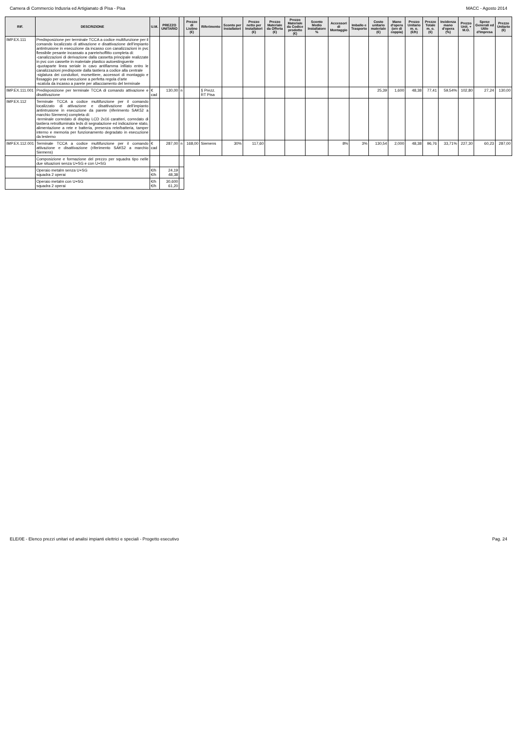Camera di Commercio Indusria ed Artigianato di Pisa - Pisa MACC - Agosto 2014
| RIF. | DESCRIZIONE | U.M. | PREZZO UNITARIO | | Prezzo di Listino (€) | Riferimento | Sconto per Installatori | Prezzo netto per Installatori (€) | Prezzo Materiale da Offerta (€) | Prezzo Materiale da Codice prodotto (€) | Sconto Medio Installatore % | Accessori di Montaggio | Imballo e Trasporto | Costo unitario materiale (€) | Mano d'opera (ore di coppia) | Prezzo Unitario m. o. (€/h) | Prezzo Totale m. o. (€) | Incidenza mano d'opera (%) | Prezzo Unit. + M.O. | Spese Generali ed Utile d'Impresa | Prezzo Unitario (€) |
| --- | --- | --- | --- | --- | --- | --- | --- | --- | --- | --- | --- | --- | --- | --- | --- | --- | --- | --- | --- | --- | --- |
| IMP.EX.111 | Predisposizione per terminale TCCA a codice multifunzione per il comando localizzato di attivazione e disattivazione dell'impianto antintrusione in esecuzione da incasso con canalizzazioni in pvc flessibile pesante incassato a parete/soffitto completa di: -canalizzazioni di derivazione dalla cassetta principale realizzate in pvc con cassette in materiale plastico autoestinguente -quotaparte linea seriale in cavo antifiamma infilato entro le canalizzazioni predisposte dalla tastiera a codice alla centrale -siglatura dei conduttori, morsettiere, accessori di montaggio e fissaggio per una esecuzione a perfetta regola d'arte -scatola da incasso a parete per allacciamento del terminale | | | | | | | | | | | | | | | | | | | | |
| IMP.EX.111.001 | Predisposizione per terminale TCCA di comando attivazione e disattivazione | € cad | 130,00 | n | | § Prezz. RT Pisa | | | | | | | | 25,39 | 1,600 | 48,38 | 77,41 | 59,54% | 102,80 | 27,24 | 130,00 |
| IMP.EX.112 | Terminale TCCA a codice multifunzione per il comando localizzato di attivazione e disattivazione dell'impianto antintrusione in esecuzione da parete (riferimento SAK52 a marchio Siemens) completa di: -terminale corredato di display LCD 2x16 caratteri, corredato di tastiera retroilluminata leds di segnalazione ed indicazione stato, alimentazione a rete e batteria, presenza rete/batteria, tamper interno e memoria per funzionamento degradato in esecuzione da lesterno | | | | | | | | | | | | | | | | | | | | |
| IMP.EX.112.001 | Terminale TCCA a codice multifunzione per il comando attivazione e disattivazione (riferimento SAK52 a marchio Siemens) | € cad | 287,00 | n | 168,00 | Siemens | 30% | 117,60 | | | | 8% | 3% | 130,54 | 2,000 | 48,38 | 96,76 | 33,71% | 227,30 | 60,23 | 287,00 |
| | Composizione e formazione del prezzo per squadra tipo nelle due situazioni senza U+SG e con U+SG | | | | | | | | | | | | | | | | | | | | |
| | Operaio metalm senza U+SG squadra 2 operai | €/h €/h | 24,19 48,38 | | | | | | | | | | | | | | | | | | |
| | Operaio metalm con U+SG squadra 2 operai | €/h €/h | 30,600 61,20 | | | | | | | | | | | | | | | | | | |
ELE/0E - Elenco prezzi unitari ed analisi impianti elettrici e speciali - Progetto esecutivo Pag. 24